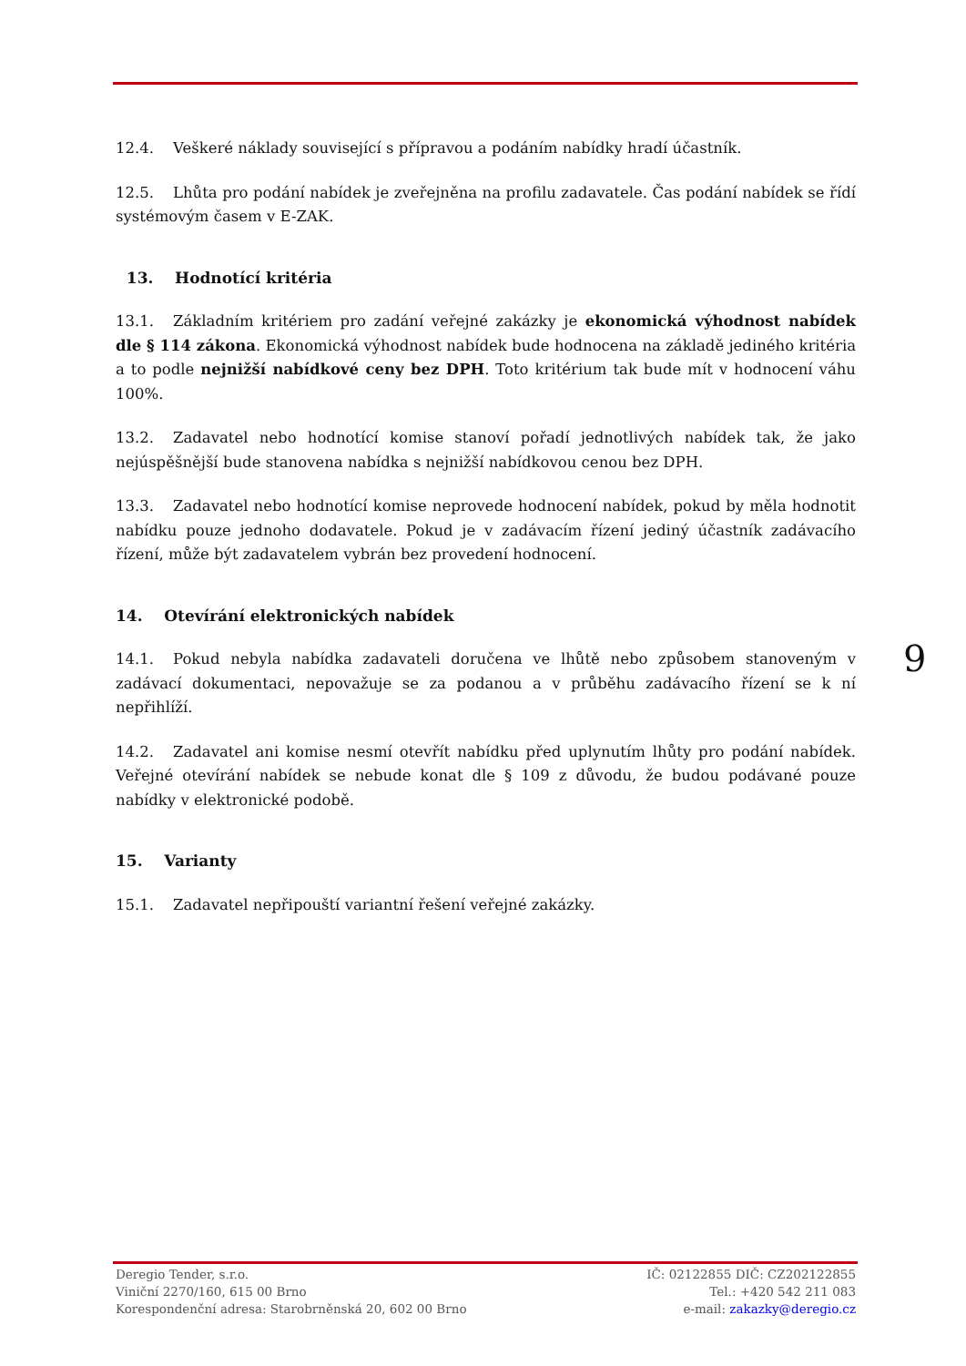12.4. Veškeré náklady související s přípravou a podáním nabídky hradí účastník.
12.5. Lhůta pro podání nabídek je zveřejněna na profilu zadavatele. Čas podání nabídek se řídí systémovým časem v E-ZAK.
13. Hodnotící kritéria
13.1. Základním kritériem pro zadání veřejné zakázky je ekonomická výhodnost nabídek dle § 114 zákona. Ekonomická výhodnost nabídek bude hodnocena na základě jediného kritéria a to podle nejnižší nabídkové ceny bez DPH. Toto kritérium tak bude mít v hodnocení váhu 100%.
13.2. Zadavatel nebo hodnotící komise stanoví pořadí jednotlivých nabídek tak, že jako nejúspěšnější bude stanovena nabídka s nejnižší nabídkovou cenou bez DPH.
13.3. Zadavatel nebo hodnotící komise neprovede hodnocení nabídek, pokud by měla hodnotit nabídku pouze jednoho dodavatele. Pokud je v zadávacím řízení jediný účastník zadávacího řízení, může být zadavatelem vybrán bez provedení hodnocení.
14. Otevírání elektronických nabídek
14.1. Pokud nebyla nabídka zadavateli doručena ve lhůtě nebo způsobem stanoveným v zadávací dokumentaci, nepovažuje se za podanou a v průběhu zadávacího řízení se k ní nepřihlíží.
14.2. Zadavatel ani komise nesmí otevřít nabídku před uplynutím lhůty pro podání nabídek. Veřejné otevírání nabídek se nebude konat dle § 109 z důvodu, že budou podávané pouze nabídky v elektronické podobě.
15. Varianty
15.1. Zadavatel nepřipouští variantní řešení veřejné zakázky.
9
Deregio Tender, s.r.o.
Viniční 2270/160, 615 00 Brno
Korespondenční adresa: Starobrněnská 20, 602 00 Brno
IČ: 02122855 DIČ: CZ202122855
Tel.: +420 542 211 083
e-mail: zakazky@deregio.cz